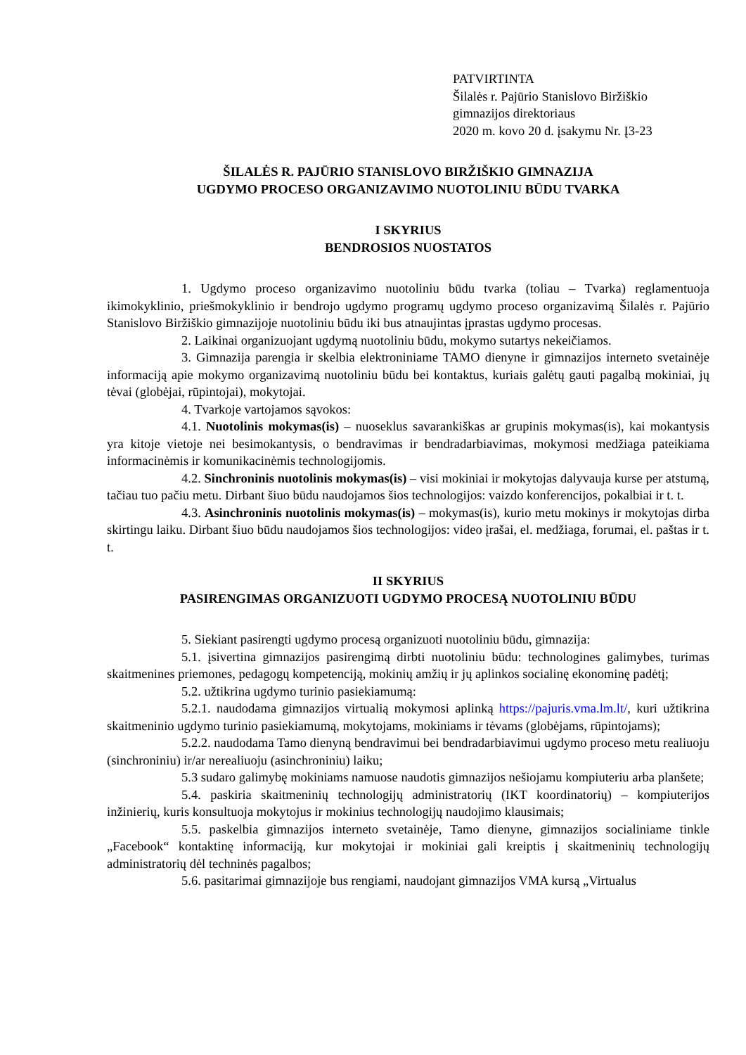PATVIRTINTA
Šilalės r. Pajūrio Stanislovo Biržiškio
gimnazijos direktoriaus
2020 m. kovo 20 d. įsakymu Nr. Į3-23
ŠILALĖS R. PAJŪRIO STANISLOVO BIRŽIŠKIO GIMNAZIJA
UGDYMO PROCESO ORGANIZAVIMO NUOTOLINIU BŪDU TVARKA
I SKYRIUS
BENDROSIOS NUOSTATOS
1. Ugdymo proceso organizavimo nuotoliniu būdu tvarka (toliau – Tvarka) reglamentuoja ikimokyklinio, priešmokyklinio ir bendrojo ugdymo programų ugdymo proceso organizavimą Šilalės r. Pajūrio Stanislovo Biržiškio gimnazijoje nuotoliniu būdu iki bus atnaujintas įprastas ugdymo procesas.
2. Laikinai organizuojant ugdymą nuotoliniu būdu, mokymo sutartys nekeičiamos.
3. Gimnazija parengia ir skelbia elektroniniame TAMO dienyne ir gimnazijos interneto svetainėje informaciją apie mokymo organizavimą nuotoliniu būdu bei kontaktus, kuriais galėtų gauti pagalbą mokiniai, jų tėvai (globėjai, rūpintojai), mokytojai.
4. Tvarkoje vartojamos sąvokos:
4.1. Nuotolinis mokymas(is) – nuoseklus savarankiškas ar grupinis mokymas(is), kai mokantysis yra kitoje vietoje nei besimokantysis, o bendravimas ir bendradarbiavimas, mokymosi medžiaga pateikiama informacinėmis ir komunikacinėmis technologijomis.
4.2. Sinchroninis nuotolinis mokymas(is) – visi mokiniai ir mokytojas dalyvauja kurse per atstumą, tačiau tuo pačiu metu. Dirbant šiuo būdu naudojamos šios technologijos: vaizdo konferencijos, pokalbiai ir t. t.
4.3. Asinchroninis nuotolinis mokymas(is) – mokymas(is), kurio metu mokinys ir mokytojas dirba skirtingu laiku. Dirbant šiuo būdu naudojamos šios technologijos: video įrašai, el. medžiaga, forumai, el. paštas ir t. t.
II SKYRIUS
PASIRENGIMAS ORGANIZUOTI UGDYMO PROCESĄ NUOTOLINIU BŪDU
5. Siekiant pasirengti ugdymo procesą organizuoti nuotoliniu būdu, gimnazija:
5.1. įsivertina gimnazijos pasirengimą dirbti nuotoliniu būdu: technologines galimybes, turimas skaitmenines priemones, pedagogų kompetenciją, mokinių amžių ir jų aplinkos socialinę ekonominę padėtį;
5.2. užtikrina ugdymo turinio pasiekiamumą:
5.2.1. naudodama gimnazijos virtualią mokymosi aplinką https://pajuris.vma.lm.lt/, kuri užtikrina skaitmeninio ugdymo turinio pasiekiamumą, mokytojams, mokiniams ir tėvams (globėjams, rūpintojams);
5.2.2. naudodama Tamo dienyną bendravimui bei bendradarbiavimui ugdymo proceso metu realiuoju (sinchroniniu) ir/ar nerealiuoju (asinchroniniu) laiku;
5.3 sudaro galimybę mokiniams namuose naudotis gimnazijos nešiojamu kompiuteriu arba planšete;
5.4. paskiria skaitmeninių technologijų administratorių (IKT koordinatorių) – kompiuterijos inžinierių, kuris konsultuoja mokytojus ir mokinius technologijų naudojimo klausimais;
5.5. paskelbia gimnazijos interneto svetainėje, Tamo dienyne, gimnazijos socialiniame tinkle „Facebook“ kontaktinę informaciją, kur mokytojai ir mokiniai gali kreiptis į skaitmeninių technologijų administratorių dėl techninės pagalbos;
5.6. pasitarimai gimnazijoje bus rengiami, naudojant gimnazijos VMA kursą „Virtualus